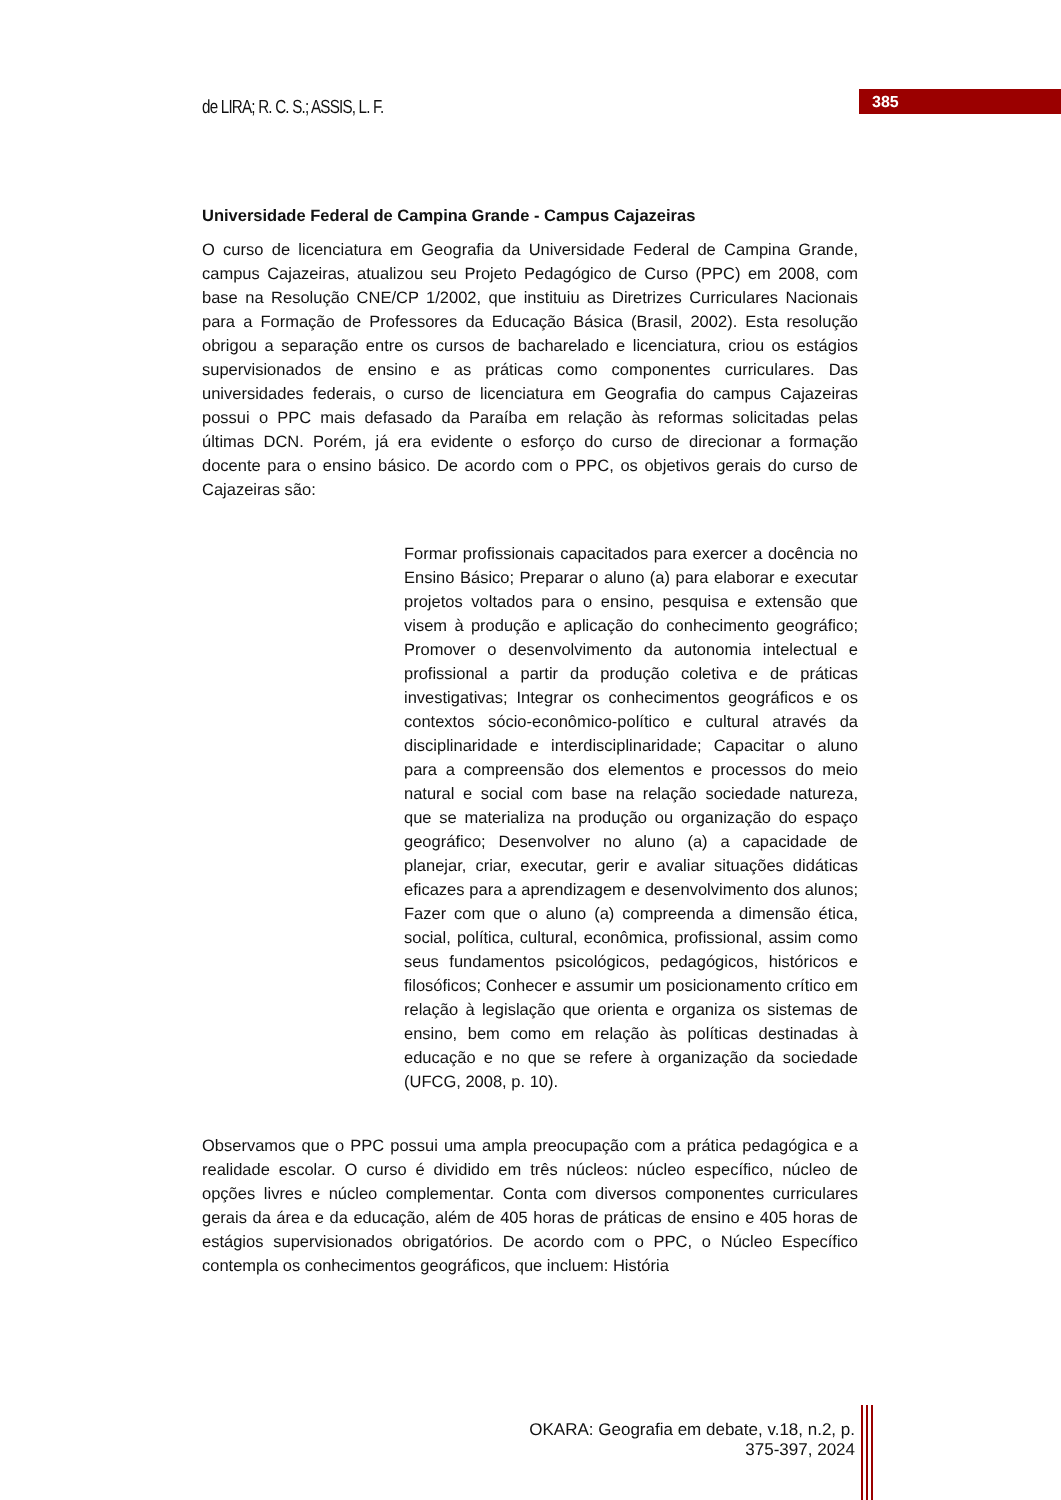de LIRA; R. C. S.; ASSIS, L. F.
385
Universidade Federal de Campina Grande - Campus Cajazeiras
O curso de licenciatura em Geografia da Universidade Federal de Campina Grande, campus Cajazeiras, atualizou seu Projeto Pedagógico de Curso (PPC) em 2008, com base na Resolução CNE/CP 1/2002, que instituiu as Diretrizes Curriculares Nacionais para a Formação de Professores da Educação Básica (Brasil, 2002). Esta resolução obrigou a separação entre os cursos de bacharelado e licenciatura, criou os estágios supervisionados de ensino e as práticas como componentes curriculares. Das universidades federais, o curso de licenciatura em Geografia do campus Cajazeiras possui o PPC mais defasado da Paraíba em relação às reformas solicitadas pelas últimas DCN. Porém, já era evidente o esforço do curso de direcionar a formação docente para o ensino básico. De acordo com o PPC, os objetivos gerais do curso de Cajazeiras são:
Formar profissionais capacitados para exercer a docência no Ensino Básico; Preparar o aluno (a) para elaborar e executar projetos voltados para o ensino, pesquisa e extensão que visem à produção e aplicação do conhecimento geográfico; Promover o desenvolvimento da autonomia intelectual e profissional a partir da produção coletiva e de práticas investigativas; Integrar os conhecimentos geográficos e os contextos sócio-econômico-político e cultural através da disciplinaridade e interdisciplinaridade; Capacitar o aluno para a compreensão dos elementos e processos do meio natural e social com base na relação sociedade natureza, que se materializa na produção ou organização do espaço geográfico; Desenvolver no aluno (a) a capacidade de planejar, criar, executar, gerir e avaliar situações didáticas eficazes para a aprendizagem e desenvolvimento dos alunos; Fazer com que o aluno (a) compreenda a dimensão ética, social, política, cultural, econômica, profissional, assim como seus fundamentos psicológicos, pedagógicos, históricos e filosóficos; Conhecer e assumir um posicionamento crítico em relação à legislação que orienta e organiza os sistemas de ensino, bem como em relação às políticas destinadas à educação e no que se refere à organização da sociedade (UFCG, 2008, p. 10).
Observamos que o PPC possui uma ampla preocupação com a prática pedagógica e a realidade escolar. O curso é dividido em três núcleos: núcleo específico, núcleo de opções livres e núcleo complementar. Conta com diversos componentes curriculares gerais da área e da educação, além de 405 horas de práticas de ensino e 405 horas de estágios supervisionados obrigatórios. De acordo com o PPC, o Núcleo Específico contempla os conhecimentos geográficos, que incluem: História
OKARA: Geografia em debate, v.18, n.2, p. 375-397, 2024